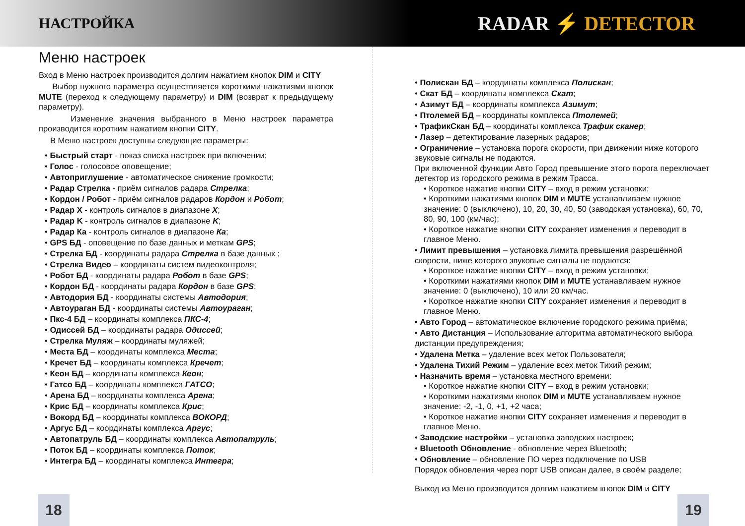НАСТРОЙКА
RADAR ⚡ DETECTOR
Меню настроек
Вход в Меню настроек производится долгим нажатием кнопок DIM и CITY
Выбор нужного параметра осуществляется короткими нажатиями кнопок MUTE (переход к следующему параметру) и DIM (возврат к предыдущему параметру).
Изменение значения выбранного в Меню настроек параметра производится коротким нажатием кнопки CITY.
В Меню настроек доступны следующие параметры:
• Быстрый старт - показ списка настроек при включении;
• Голос - голосовое оповещение;
• Автоприглушение - автоматическое снижение громкости;
• Радар Стрелка - приём сигналов радара Стрелка;
• Кордон / Робот - приём сигналов радаров Кордон и Робот;
• Радар X - контроль сигналов в диапазоне X;
• Радар K - контроль сигналов в диапазоне K;
• Радар Ка - контроль сигналов в диапазоне Ка;
• GPS БД - оповещение по базе данных и меткам GPS;
• Стрелка БД - координаты радара Стрелка в базе данных ;
• Стрелка Видео – координаты систем видеоконтроля;
• Робот БД - координаты радара Робот в базе GPS;
• Кордон БД - координаты радара Кордон в базе GPS;
• Автодория БД - координаты системы Автодория;
• Автоураган БД - координаты системы Автоураган;
• Пкс-4 БД – координаты комплекса ПКС-4;
• Одиссей БД – координаты радара Одиссей;
• Стрелка Муляж – координаты муляжей;
• Места БД – координаты комплекса Места;
• Кречет БД – координаты комплекса Кречет;
• Кеон БД – координаты комплекса Кеон;
• Гатсо БД – координаты комплекса ГАТСО;
• Арена БД – координаты комплекса Арена;
• Крис БД – координаты комплекса Крис;
• Вокорд БД – координаты комплекса ВОКОРД;
• Аргус БД – координаты комплекса Аргус;
• Автопатруль БД – координаты комплекса Автопатруль;
• Поток БД – координаты комплекса Поток;
• Интегра БД – координаты комплекса Интегра;
• Полискан БД – координаты комплекса Полискан;
• Скат БД – координаты комплекса Скат;
• Азимут БД – координаты комплекса Азимут;
• Птолемей БД – координаты комплекса Птолемей;
• ТрафикСкан БД – координаты комплекса Трафик сканер;
• Лазер – детектирование лазерных радаров;
• Ограничение – установка порога скорости, при движении ниже которого звуковые сигналы не подаются.
При включенной функции Авто Город превышение этого порога переключает детектор из городского режима в режим Трасса.
• Короткое нажатие кнопки CITY – вход в режим установки;
• Короткими нажатиями кнопок DIM и MUTE устанавливаем нужное значение: 0 (выключено), 10, 20, 30, 40, 50 (заводская установка), 60, 70, 80, 90, 100 (км/час);
• Короткое нажатие кнопки CITY сохраняет изменения и переводит в главное Меню.
• Лимит превышения – установка лимита превышения разрешённой скорости, ниже которого звуковые сигналы не подаются:
• Короткое нажатие кнопки CITY – вход в режим установки;
• Короткими нажатиями кнопок DIM и MUTE устанавливаем нужное значение: 0 (выключено), 10 или 20 км/час.
• Короткое нажатие кнопки CITY сохраняет изменения и переводит в главное Меню.
• Авто Город – автоматическое включение городского режима приёма;
• Авто Дистанция – Использование алгоритма автоматического выбора дистанции предупреждения;
• Удалена Метка – удаление всех меток Пользователя;
• Удалена Тихий Режим – удаление всех меток Тихий режим;
• Назначить время – установка местного времени:
• Короткое нажатие кнопки CITY – вход в режим установки;
• Короткими нажатиями кнопок DIM и MUTE устанавливаем нужное значение: -2, -1, 0, +1, +2 часа;
• Короткое нажатие кнопки CITY сохраняет изменения и переводит в главное Меню.
• Заводские настройки – установка заводских настроек;
• Bluetooth Обновление - обновление через Bluetooth;
• Обновление – обновление ПО через подключение по USB
Порядок обновления через порт USB описан далее, в своём разделе;
Выход из Меню производится долгим нажатием кнопок DIM и CITY
18 19